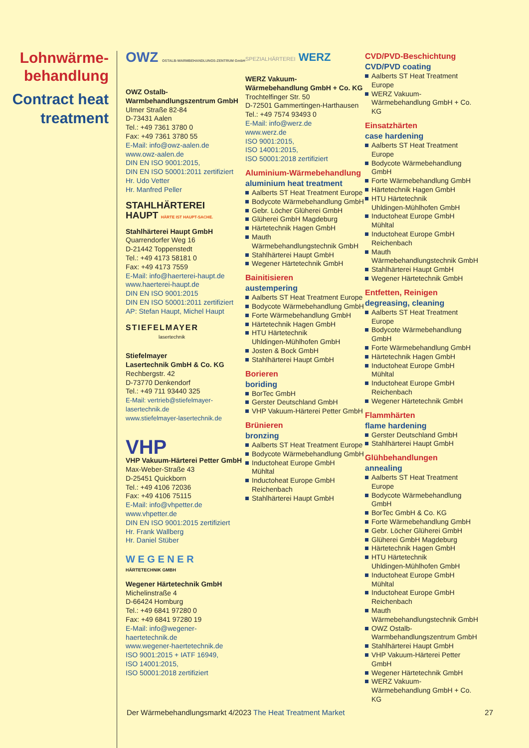Lohnwärme-
behandlung
Contract heat
treatment
OWZ OSTALB-WARMBEHANDLUNGS-ZENTRUM GmbH
OWZ Ostalb-
Warmbehandlungszentrum GmbH
Ulmer Straße 82-84
D-73431 Aalen
Tel.: +49 7361 3780 0
Fax: +49 7361 3780 55
E-Mail: info@owz-aalen.de
www.owz-aalen.de
DIN EN ISO 9001:2015,
DIN EN ISO 50001:2011 zertifiziert
Hr. Udo Vetter
Hr. Manfred Peller
STAHLHÄRTEREI
HAUPT HÄRTE IST HAUPT-SACHE.
Stahlhärterei Haupt GmbH
Quarrendorfer Weg 16
D-21442 Toppenstedt
Tel.: +49 4173 58181 0
Fax: +49 4173 7559
E-Mail: info@haerterei-haupt.de
www.haerterei-haupt.de
DIN EN ISO 9001:2015
DIN EN ISO 50001:2011 zertifiziert
AP: Stefan Haupt, Michel Haupt
STIEFELMAYER
lasertechnik
Stiefelmayer
Lasertechnik GmbH & Co. KG
Rechbergstr. 42
D-73770 Denkendorf
Tel.: +49 711 93440 325
E-Mail: vertrieb@stiefelmayer-lasertechnik.de
www.stiefelmayer-lasertechnik.de
VHP
VHP Vakuum-Härterei Petter GmbH
Max-Weber-Straße 43
D-25451 Quickborn
Tel.: +49 4106 72036
Fax: +49 4106 75115
E-Mail: info@vhpetter.de
www.vhpetter.de
DIN EN ISO 9001:2015 zertifiziert
Hr. Frank Wallberg
Hr. Daniel Stüber
W E G E N E R
HÄRTETECHNIK GMBH
Wegener Härtetechnik GmbH
Michelinstraße 4
D-66424 Homburg
Tel.: +49 6841 97280 0
Fax: +49 6841 97280 19
E-Mail: info@wegener-haertetechnik.de
www.wegener-haertetechnik.de
ISO 9001:2015 + IATF 16949,
ISO 14001:2015,
ISO 50001:2018 zertifiziert
SPEZIALHÄRTEREI WERZ
WERZ Vakuum-
Wärmebehandlung GmbH + Co. KG
Trochtelfinger Str. 50
D-72501 Gammertingen-Harthausen
Tel.: +49 7574 93493 0
E-Mail: info@werz.de
www.werz.de
ISO 9001:2015,
ISO 14001:2015,
ISO 50001:2018 zertifiziert
Aluminium-Wärmebehandlung
aluminium heat treatment
Aalberts ST Heat Treatment Europe
Bodycote Wärmebehandlung GmbH
Gebr. Löcher Glüherei GmbH
Glüherei GmbH Magdeburg
Härtetechnik Hagen GmbH
Mauth
Wärmebehandlungstechnik GmbH
Stahlhärterei Haupt GmbH
Wegener Härtetechnik GmbH
Bainitisieren
austempering
Aalberts ST Heat Treatment Europe
Bodycote Wärmebehandlung GmbH
Forte Wärmebehandlung GmbH
Härtetechnik Hagen GmbH
HTU Härtetechnik
Uhldingen-Mühlhofen GmbH
Josten & Bock GmbH
Stahlhärterei Haupt GmbH
Borieren
boriding
BorTec GmbH
Gerster Deutschland GmbH
VHP Vakuum-Härterei Petter GmbH
Brünieren
bronzing
Aalberts ST Heat Treatment Europe
Bodycote Wärmebehandlung GmbH
Inductoheat Europe GmbH
Mühltal
Inductoheat Europe GmbH
Reichenbach
Stahlhärterei Haupt GmbH
CVD/PVD-Beschichtung
CVD/PVD coating
Aalberts ST Heat Treatment Europe
WERZ Vakuum-
Wärmebehandlung GmbH + Co. KG
Einsatzhärten
case hardening
Aalberts ST Heat Treatment Europe
Bodycote Wärmebehandlung GmbH
Forte Wärmebehandlung GmbH
Härtetechnik Hagen GmbH
HTU Härtetechnik
Uhldingen-Mühlhofen GmbH
Inductoheat Europe GmbH
Mühltal
Inductoheat Europe GmbH
Reichenbach
Mauth
Wärmebehandlungstechnik GmbH
Stahlhärterei Haupt GmbH
Wegener Härtetechnik GmbH
Entfetten, Reinigen
degreasing, cleaning
Aalberts ST Heat Treatment Europe
Bodycote Wärmebehandlung GmbH
Forte Wärmebehandlung GmbH
Härtetechnik Hagen GmbH
Inductoheat Europe GmbH
Mühltal
Inductoheat Europe GmbH
Reichenbach
Wegener Härtetechnik GmbH
Flammhärten
flame hardening
Gerster Deutschland GmbH
Stahlhärterei Haupt GmbH
Glühbehandlungen
annealing
Aalberts ST Heat Treatment Europe
Bodycote Wärmebehandlung GmbH
BorTec GmbH & Co. KG
Forte Wärmebehandlung GmbH
Gebr. Löcher Glüherei GmbH
Glüherei GmbH Magdeburg
Härtetechnik Hagen GmbH
HTU Härtetechnik
Uhldingen-Mühlhofen GmbH
Inductoheat Europe GmbH
Mühltal
Inductoheat Europe GmbH
Reichenbach
Mauth
Wärmebehandlungstechnik GmbH
OWZ Ostalb-
Warmbehandlungszentrum GmbH
Stahlhärterei Haupt GmbH
VHP Vakuum-Härterei Petter GmbH
Wegener Härtetechnik GmbH
WERZ Vakuum-
Wärmebehandlung GmbH + Co. KG
Der Wärmebehandlungsmarkt 4/2023 The Heat Treatment Market 27